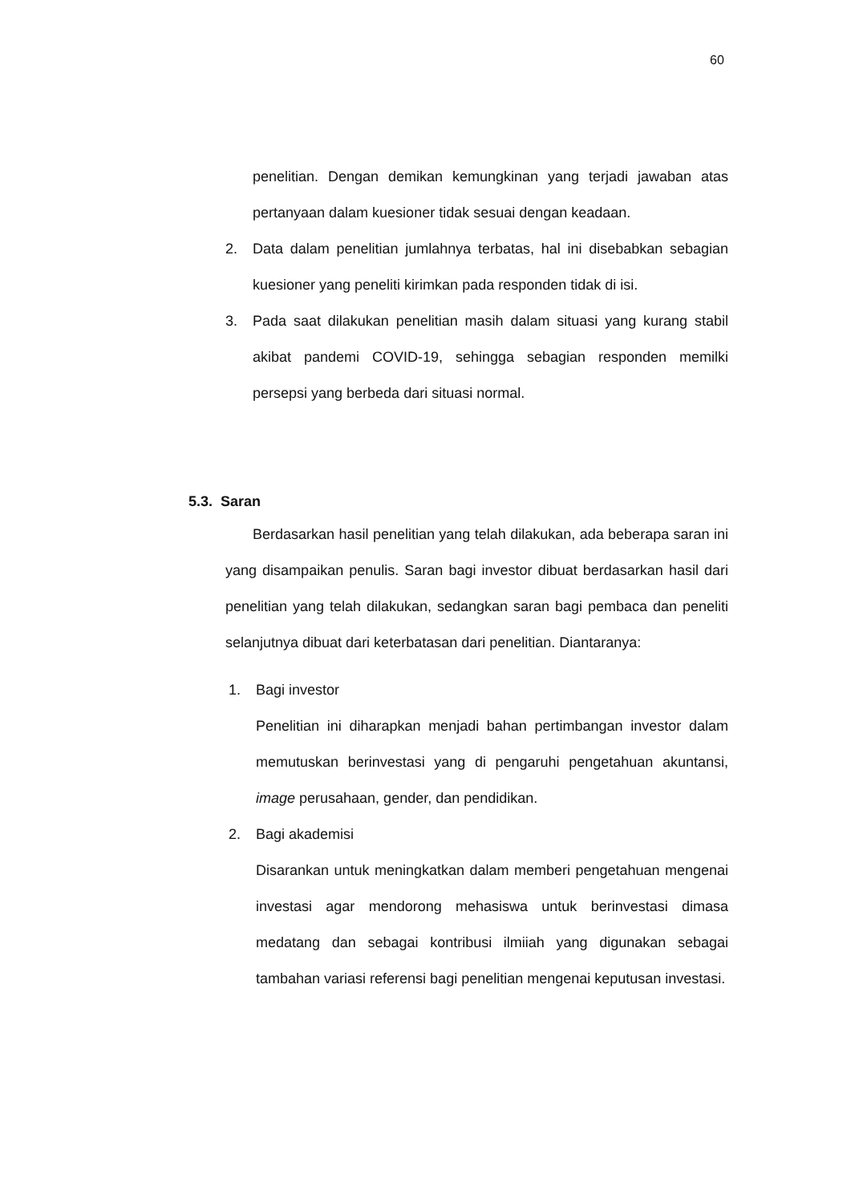60
penelitian. Dengan demikan kemungkinan yang terjadi jawaban atas pertanyaan dalam kuesioner tidak sesuai dengan keadaan.
2. Data dalam penelitian jumlahnya terbatas, hal ini disebabkan sebagian kuesioner yang peneliti kirimkan pada responden tidak di isi.
3. Pada saat dilakukan penelitian masih dalam situasi yang kurang stabil akibat pandemi COVID-19, sehingga sebagian responden memilki persepsi yang berbeda dari situasi normal.
5.3. Saran
Berdasarkan hasil penelitian yang telah dilakukan, ada beberapa saran ini yang disampaikan penulis. Saran bagi investor dibuat berdasarkan hasil dari penelitian yang telah dilakukan, sedangkan saran bagi pembaca dan peneliti selanjutnya dibuat dari keterbatasan dari penelitian. Diantaranya:
1. Bagi investor
Penelitian ini diharapkan menjadi bahan pertimbangan investor dalam memutuskan berinvestasi yang di pengaruhi pengetahuan akuntansi, image perusahaan, gender, dan pendidikan.
2. Bagi akademisi
Disarankan untuk meningkatkan dalam memberi pengetahuan mengenai investasi agar mendorong mehasiswa untuk berinvestasi dimasa medatang dan sebagai kontribusi ilmiiah yang digunakan sebagai tambahan variasi referensi bagi penelitian mengenai keputusan investasi.